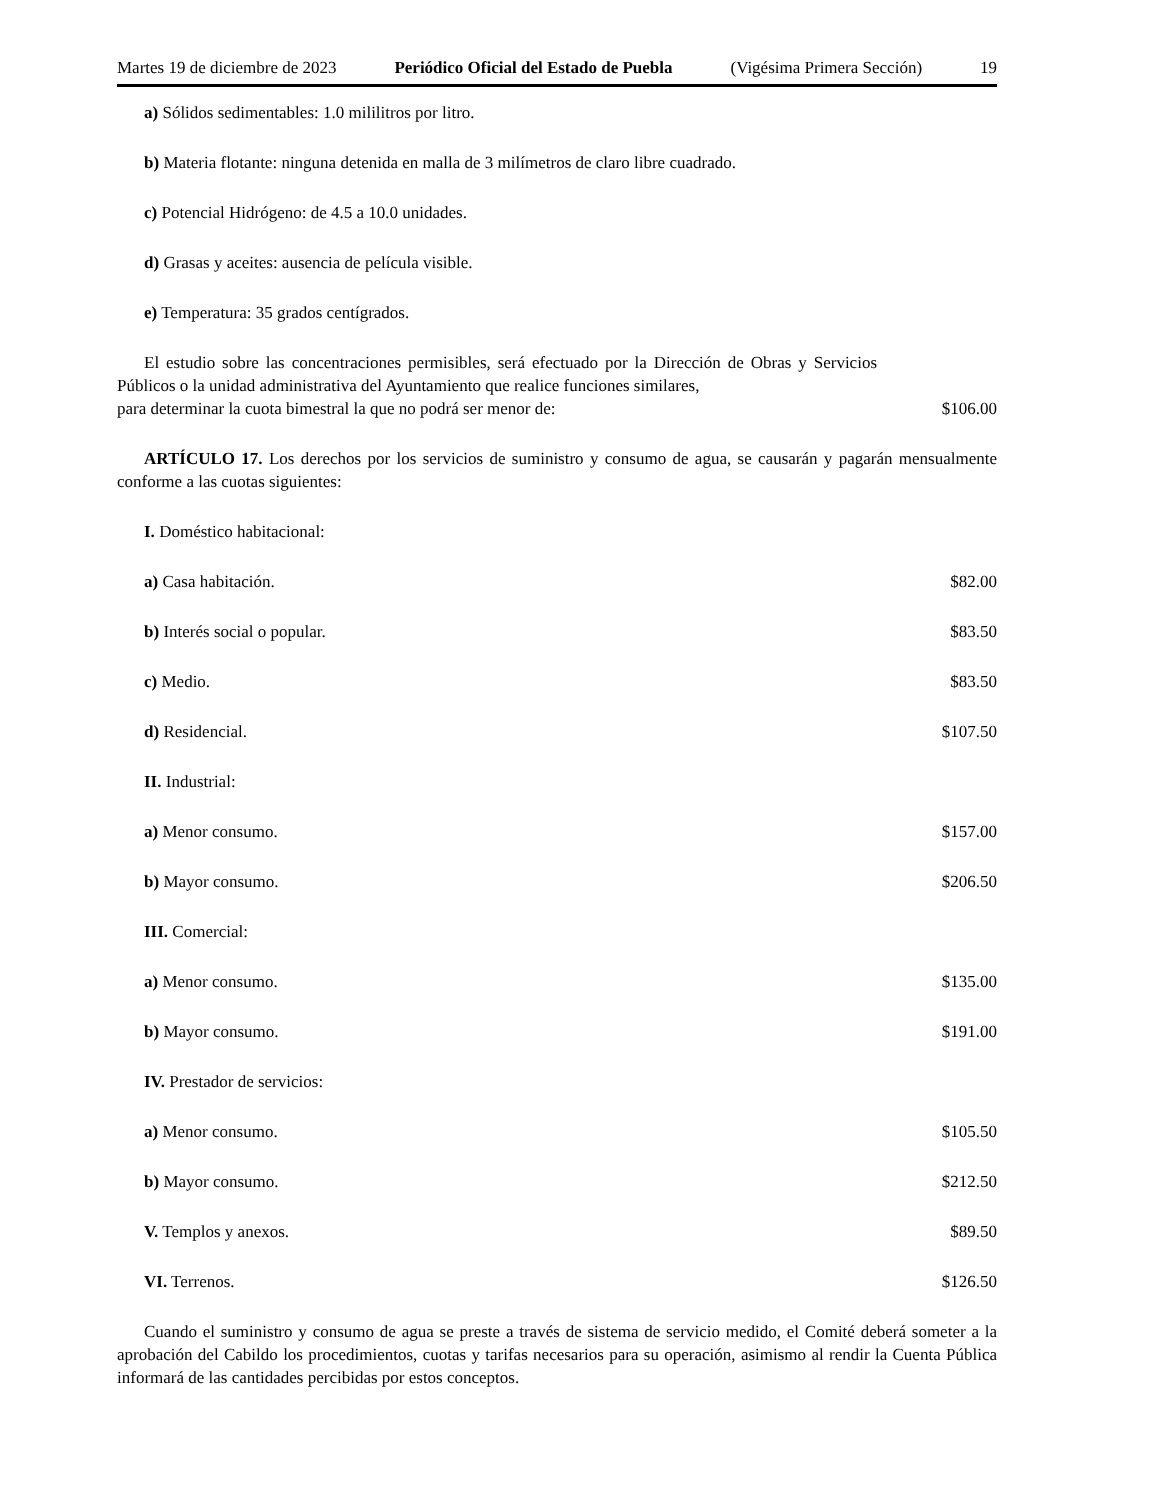Martes 19 de diciembre de 2023 Periódico Oficial del Estado de Puebla (Vigésima Primera Sección) 19
a) Sólidos sedimentables: 1.0 mililitros por litro.
b) Materia flotante: ninguna detenida en malla de 3 milímetros de claro libre cuadrado.
c) Potencial Hidrógeno: de 4.5 a 10.0 unidades.
d) Grasas y aceites: ausencia de película visible.
e) Temperatura: 35 grados centígrados.
El estudio sobre las concentraciones permisibles, será efectuado por la Dirección de Obras y Servicios Públicos o la unidad administrativa del Ayuntamiento que realice funciones similares,
para determinar la cuota bimestral la que no podrá ser menor de: $106.00
ARTÍCULO 17. Los derechos por los servicios de suministro y consumo de agua, se causarán y pagarán mensualmente conforme a las cuotas siguientes:
I. Doméstico habitacional:
a) Casa habitación. $82.00
b) Interés social o popular. $83.50
c) Medio. $83.50
d) Residencial. $107.50
II. Industrial:
a) Menor consumo. $157.00
b) Mayor consumo. $206.50
III. Comercial:
a) Menor consumo. $135.00
b) Mayor consumo. $191.00
IV. Prestador de servicios:
a) Menor consumo. $105.50
b) Mayor consumo. $212.50
V. Templos y anexos. $89.50
VI. Terrenos. $126.50
Cuando el suministro y consumo de agua se preste a través de sistema de servicio medido, el Comité deberá someter a la aprobación del Cabildo los procedimientos, cuotas y tarifas necesarios para su operación, asimismo al rendir la Cuenta Pública informará de las cantidades percibidas por estos conceptos.